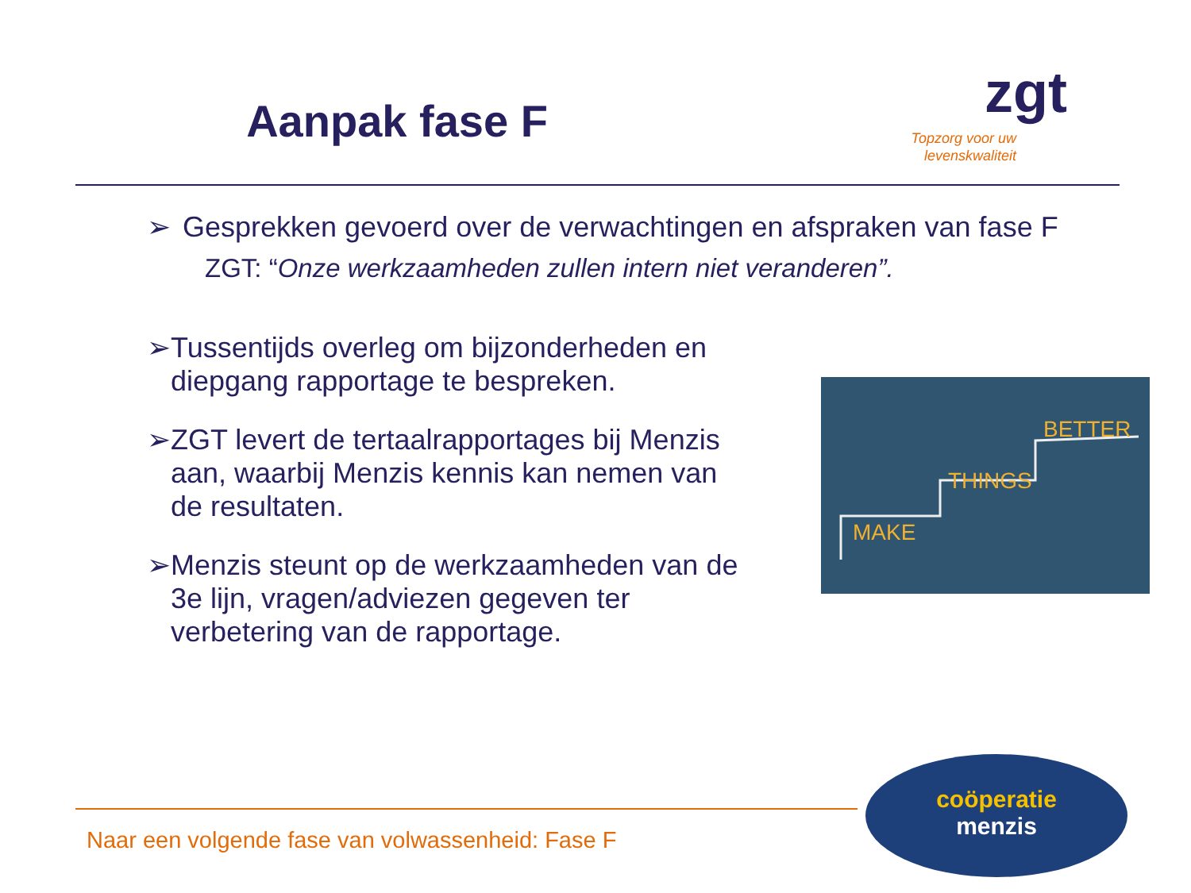Aanpak fase F
zgt
Topzorg voor uw levenskwaliteit
➢ Gesprekken gevoerd over de verwachtingen en afspraken van fase F
ZGT: “Onze werkzaamheden zullen intern niet veranderen”.
➢ Tussentijds overleg om bijzonderheden en diepgang rapportage te bespreken.
➢ ZGT levert de tertaalrapportages bij Menzis aan, waarbij Menzis kennis kan nemen van de resultaten.
➢ Menzis steunt op de werkzaamheden van de 3e lijn, vragen/adviezen gegeven ter verbetering van de rapportage.
MAKE
THINGS
BETTER
Naar een volgende fase van volwassenheid: Fase F
coöperatie
menzis